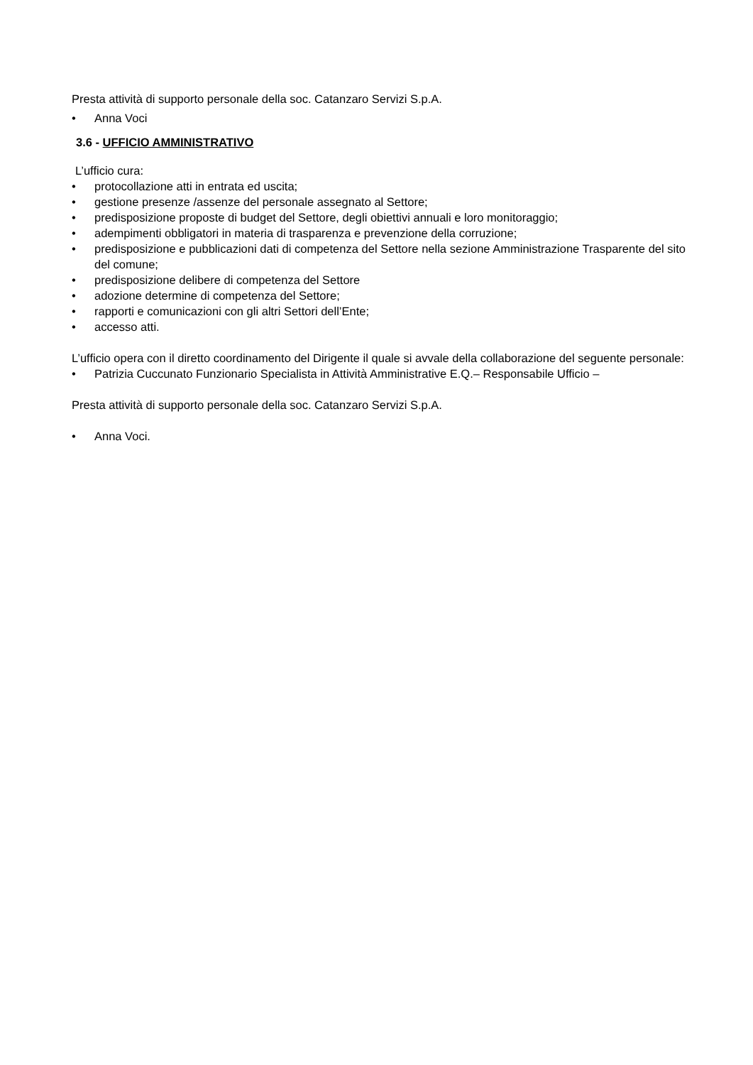Presta attività di supporto personale della soc. Catanzaro Servizi S.p.A.
• Anna Voci
3.6 - UFFICIO AMMINISTRATIVO
L’ufficio cura:
• protocollazione atti in entrata ed uscita;
• gestione presenze /assenze del personale assegnato al Settore;
• predisposizione proposte di budget del Settore, degli obiettivi annuali e loro monitoraggio;
• adempimenti obbligatori in materia di trasparenza e prevenzione della corruzione;
• predisposizione e pubblicazioni dati di competenza del Settore nella sezione Amministrazione Trasparente del sito del comune;
• predisposizione delibere di competenza del Settore
• adozione determine di competenza del Settore;
• rapporti e comunicazioni con gli altri Settori dell’Ente;
• accesso atti.
L’ufficio opera con il diretto coordinamento del Dirigente il quale si avvale della collaborazione del seguente personale:
• Patrizia Cuccunato Funzionario Specialista in Attività Amministrative E.Q.– Responsabile Ufficio –
Presta attività di supporto personale della soc. Catanzaro Servizi S.p.A.
• Anna Voci.